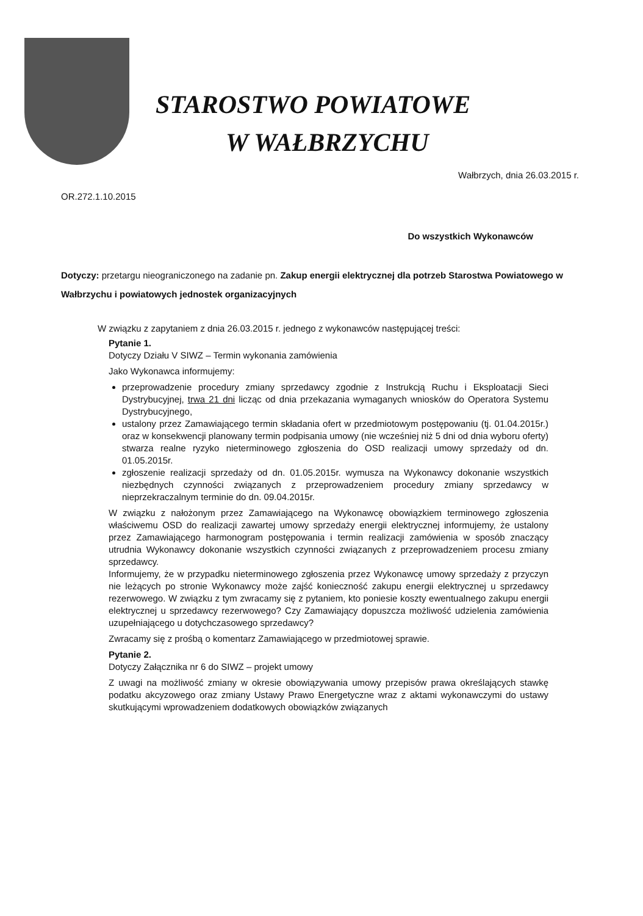STAROSTWO POWIATOWE
W WAŁBRZYCHU
Wałbrzych, dnia 26.03.2015 r.
OR.272.1.10.2015
Do wszystkich Wykonawców
Dotyczy: przetargu nieograniczonego na zadanie pn. Zakup energii elektrycznej dla potrzeb Starostwa Powiatowego w Wałbrzychu i powiatowych jednostek organizacyjnych
W związku z zapytaniem z dnia 26.03.2015 r. jednego z wykonawców następującej treści:
Pytanie 1.
Dotyczy Działu V SIWZ – Termin wykonania zamówienia
Jako Wykonawca informujemy:
przeprowadzenie procedury zmiany sprzedawcy zgodnie z Instrukcją Ruchu i Eksploatacji Sieci Dystrybucyjnej, trwa 21 dni licząc od dnia przekazania wymaganych wniosków do Operatora Systemu Dystrybucyjnego,
ustalony przez Zamawiającego termin składania ofert w przedmiotowym postępowaniu (tj. 01.04.2015r.) oraz w konsekwencji planowany termin podpisania umowy (nie wcześniej niż 5 dni od dnia wyboru oferty) stwarza realne ryzyko nieterminowego zgłoszenia do OSD realizacji umowy sprzedaży od dn. 01.05.2015r.
zgłoszenie realizacji sprzedaży od dn. 01.05.2015r. wymusza na Wykonawcy dokonanie wszystkich niezbędnych czynności związanych z przeprowadzeniem procedury zmiany sprzedawcy w nieprzekraczalnym terminie do dn. 09.04.2015r.
W związku z nałożonym przez Zamawiającego na Wykonawcę obowiązkiem terminowego zgłoszenia właściwemu OSD do realizacji zawartej umowy sprzedaży energii elektrycznej informujemy, że ustalony przez Zamawiającego harmonogram postępowania i termin realizacji zamówienia w sposób znaczący utrudnia Wykonawcy dokonanie wszystkich czynności związanych z przeprowadzeniem procesu zmiany sprzedawcy.
Informujemy, że w przypadku nieterminowego zgłoszenia przez Wykonawcę umowy sprzedaży z przyczyn nie leżących po stronie Wykonawcy może zajść konieczność zakupu energii elektrycznej u sprzedawcy rezerwowego. W związku z tym zwracamy się z pytaniem, kto poniesie koszty ewentualnego zakupu energii elektrycznej u sprzedawcy rezerwowego? Czy Zamawiający dopuszcza możliwość udzielenia zamówienia uzupełniającego u dotychczasowego sprzedawcy?
Zwracamy się z prośbą o komentarz Zamawiającego w przedmiotowej sprawie.
Pytanie 2.
Dotyczy Załącznika nr 6 do SIWZ – projekt umowy
Z uwagi na możliwość zmiany w okresie obowiązywania umowy przepisów prawa określających stawkę podatku akcyzowego oraz zmiany Ustawy Prawo Energetyczne wraz z aktami wykonawczymi do ustawy skutkującymi wprowadzeniem dodatkowych obowiązków związanych